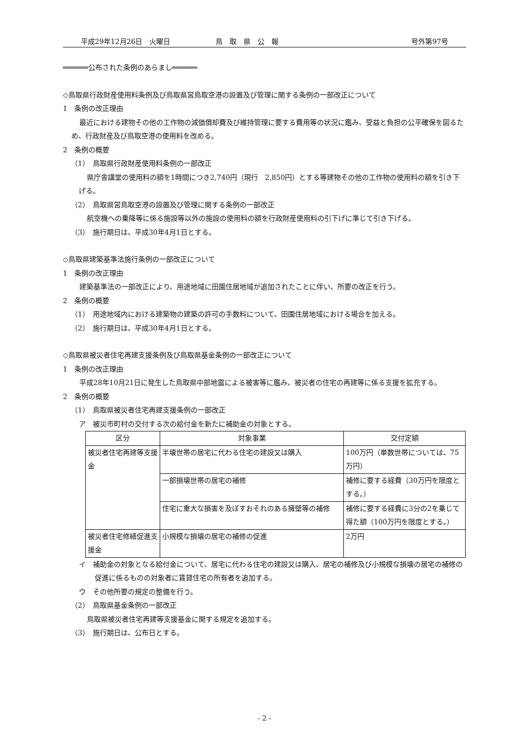平成29年12月26日　火曜日 鳥　取　県　公　報 号外第97号
══════公布された条例のあらまし══════
◇鳥取県行政財産使用料条例及び鳥取県営鳥取空港の設置及び管理に関する条例の一部改正について
1　条例の改正理由
最近における建物その他の工作物の減価償却費及び維持管理に要する費用等の状況に鑑み、受益と負担の公平確保を図るため、行政財産及び鳥取空港の使用料を改める。
2　条例の概要
（1）　鳥取県行政財産使用料条例の一部改正
県庁舎講堂の使用料の額を1時間につき2,740円（現行　2,850円）とする等建物その他の工作物の使用料の額を引き下げる。
（2）　鳥取県営鳥取空港の設置及び管理に関する条例の一部改正
航空機への乗降等に係る施設等以外の施設の使用料の額を行政財産使用料の引下げに準じて引き下げる。
（3）　施行期日は、平成30年4月1日とする。
◇鳥取県建築基準法施行条例の一部改正について
1　条例の改正理由
建築基準法の一部改正により、用途地域に田園住居地域が追加されたことに伴い、所要の改正を行う。
2　条例の概要
（1）　用途地域内における建築物の建築の許可の手数料について、田園住居地域における場合を加える。
（2）　施行期日は、平成30年4月1日とする。
◇鳥取県被災者住宅再建支援条例及び鳥取県基金条例の一部改正について
1　条例の改正理由
平成28年10月21日に発生した鳥取県中部地震による被害等に鑑み、被災者の住宅の再建等に係る支援を拡充する。
2　条例の概要
（1）　鳥取県被災者住宅再建支援条例の一部改正
ア　被災市町村の交付する次の給付金を新たに補助金の対象とする。
| 区分 | 対象事業 | 交付定額 |
| --- | --- | --- |
| 被災者住宅再建等支援金 | 半壊世帯の居宅に代わる住宅の建設又は購入 | 100万円（単数世帯については、75万円） |
| | 一部損壊世帯の居宅の補修 | 補修に要する経費（30万円を限度とする。） |
| | 住宅に重大な損害を及ぼすおそれのある擁壁等の補修 | 補修に要する経費に3分の2を乗じて得た額（100万円を限度とする。） |
| 被災者住宅修繕促進支援金 | 小規模な損壊の居宅の補修の促進 | 2万円 |
イ　補助金の対象となる給付金について、居宅に代わる住宅の建設又は購入、居宅の補修及び小規模な損壊の居宅の補修の促進に係るものの対象者に賃貸住宅の所有者を追加する。
ウ　その他所要の規定の整備を行う。
（2）　鳥取県基金条例の一部改正
鳥取県被災者住宅再建等支援基金に関する規定を追加する。
（3）　施行期日は、公布日とする。
- 2 -